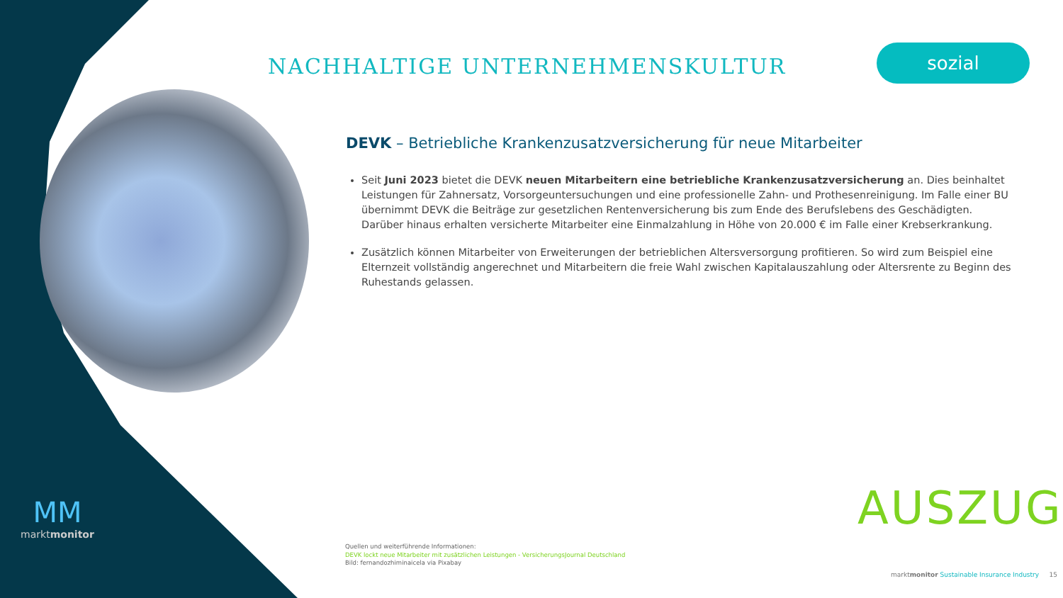NACHHALTIGE UNTERNEHMENSKULTUR
sozial
DEVK – Betriebliche Krankenzusatzversicherung für neue Mitarbeiter
Seit Juni 2023 bietet die DEVK neuen Mitarbeitern eine betriebliche Krankenzusatzversicherung an. Dies beinhaltet Leistungen für Zahnersatz, Vorsorgeuntersuchungen und eine professionelle Zahn- und Prothesenreinigung. Im Falle einer BU übernimmt DEVK die Beiträge zur gesetzlichen Rentenversicherung bis zum Ende des Berufslebens des Geschädigten. Darüber hinaus erhalten versicherte Mitarbeiter eine Einmalzahlung in Höhe von 20.000 € im Falle einer Krebserkrankung.
Zusätzlich können Mitarbeiter von Erweiterungen der betrieblichen Altersversorgung profitieren. So wird zum Beispiel eine Elternzeit vollständig angerechnet und Mitarbeitern die freie Wahl zwischen Kapitalauszahlung oder Altersrente zu Beginn des Ruhestands gelassen.
AUSZUG
Quellen und weiterführende Informationen:
DEVK lockt neue Mitarbeiter mit zusätzlichen Leistungen - VersicherungsJournal Deutschland
Bild: fernandozhiminaicela via Pixabay
marktmonitor Sustainable Insurance Industry 15
MM
marktmonitor